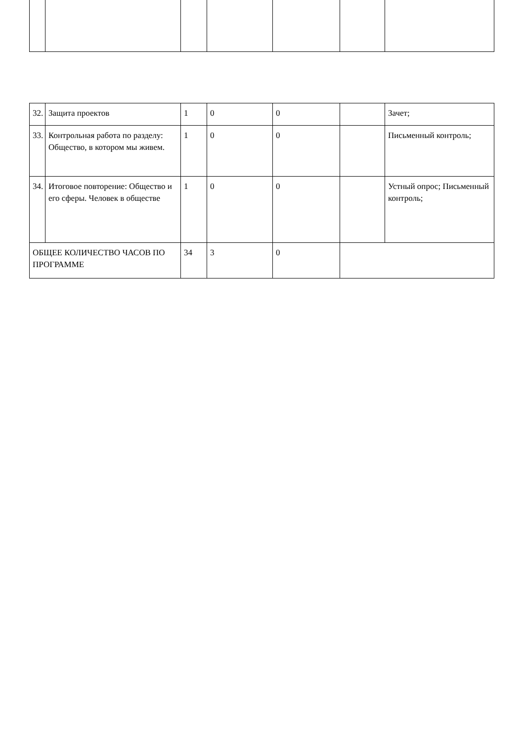| 32. | Защита проектов | 1 | 0 | 0 | | Зачет; |
| 33. | Контрольная работа по разделу: Общество, в котором мы живем. | 1 | 0 | 0 | | Письменный контроль; |
| 34. | Итоговое повторение: Общество и его сферы. Человек в обществе | 1 | 0 | 0 | | Устный опрос; Письменный контроль; |
| ОБЩЕЕ КОЛИЧЕСТВО ЧАСОВ ПО ПРОГРАММЕ | | 34 | 3 | 0 | | |